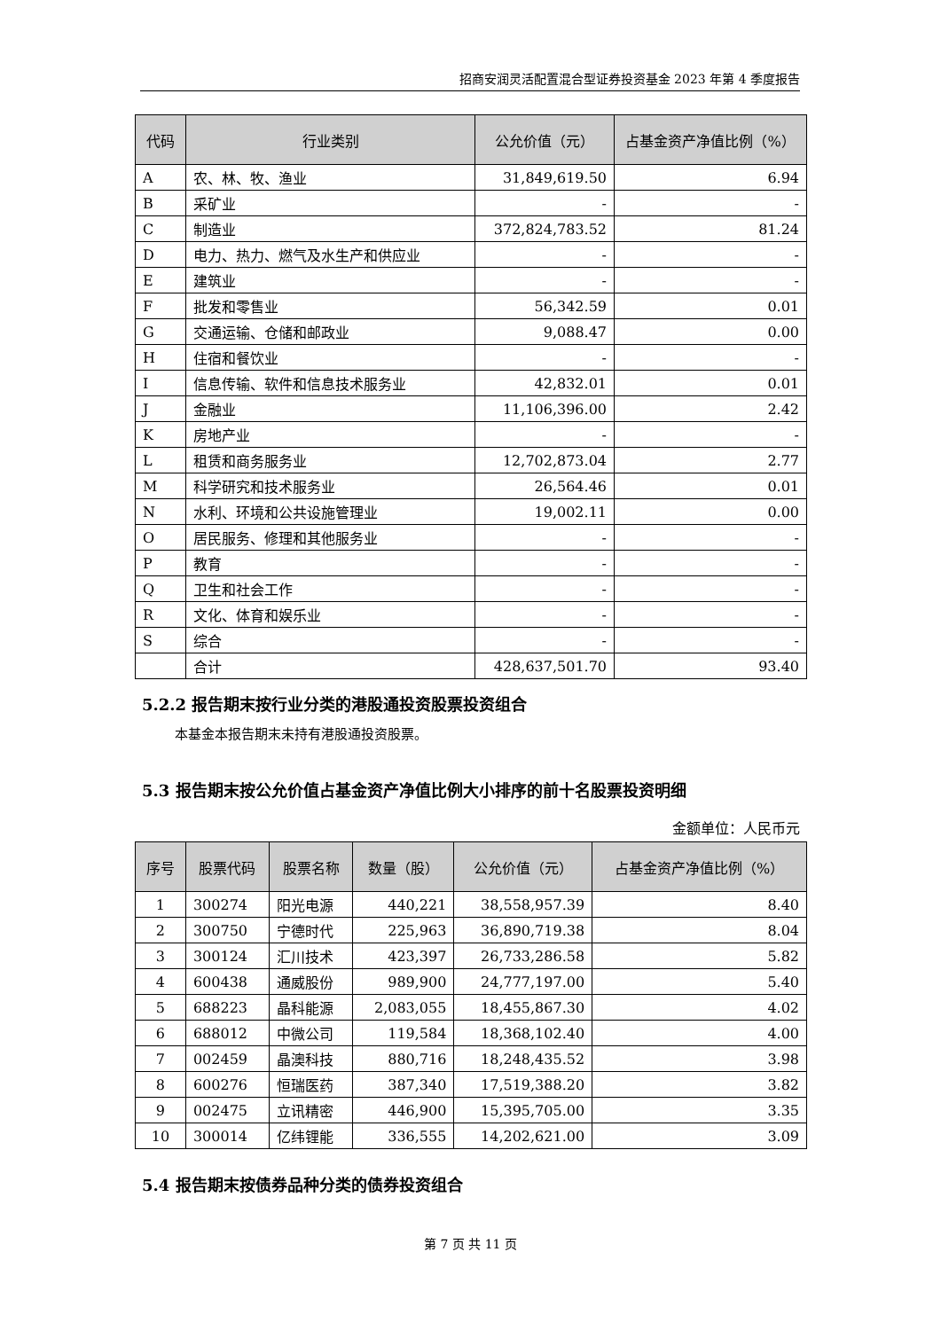招商安润灵活配置混合型证券投资基金 2023 年第 4 季度报告
| 代码 | 行业类别 | 公允价值（元） | 占基金资产净值比例（%） |
| --- | --- | --- | --- |
| A | 农、林、牧、渔业 | 31,849,619.50 | 6.94 |
| B | 采矿业 | - | - |
| C | 制造业 | 372,824,783.52 | 81.24 |
| D | 电力、热力、燃气及水生产和供应业 | - | - |
| E | 建筑业 | - | - |
| F | 批发和零售业 | 56,342.59 | 0.01 |
| G | 交通运输、仓储和邮政业 | 9,088.47 | 0.00 |
| H | 住宿和餐饮业 | - | - |
| I | 信息传输、软件和信息技术服务业 | 42,832.01 | 0.01 |
| J | 金融业 | 11,106,396.00 | 2.42 |
| K | 房地产业 | - | - |
| L | 租赁和商务服务业 | 12,702,873.04 | 2.77 |
| M | 科学研究和技术服务业 | 26,564.46 | 0.01 |
| N | 水利、环境和公共设施管理业 | 19,002.11 | 0.00 |
| O | 居民服务、修理和其他服务业 | - | - |
| P | 教育 | - | - |
| Q | 卫生和社会工作 | - | - |
| R | 文化、体育和娱乐业 | - | - |
| S | 综合 | - | - |
| | 合计 | 428,637,501.70 | 93.40 |
5.2.2 报告期末按行业分类的港股通投资股票投资组合
本基金本报告期末未持有港股通投资股票。
5.3 报告期末按公允价值占基金资产净值比例大小排序的前十名股票投资明细
金额单位：人民币元
| 序号 | 股票代码 | 股票名称 | 数量（股） | 公允价值（元） | 占基金资产净值比例（%） |
| --- | --- | --- | --- | --- | --- |
| 1 | 300274 | 阳光电源 | 440,221 | 38,558,957.39 | 8.40 |
| 2 | 300750 | 宁德时代 | 225,963 | 36,890,719.38 | 8.04 |
| 3 | 300124 | 汇川技术 | 423,397 | 26,733,286.58 | 5.82 |
| 4 | 600438 | 通威股份 | 989,900 | 24,777,197.00 | 5.40 |
| 5 | 688223 | 晶科能源 | 2,083,055 | 18,455,867.30 | 4.02 |
| 6 | 688012 | 中微公司 | 119,584 | 18,368,102.40 | 4.00 |
| 7 | 002459 | 晶澳科技 | 880,716 | 18,248,435.52 | 3.98 |
| 8 | 600276 | 恒瑞医药 | 387,340 | 17,519,388.20 | 3.82 |
| 9 | 002475 | 立讯精密 | 446,900 | 15,395,705.00 | 3.35 |
| 10 | 300014 | 亿纬锂能 | 336,555 | 14,202,621.00 | 3.09 |
5.4 报告期末按债券品种分类的债券投资组合
第 7 页 共 11 页